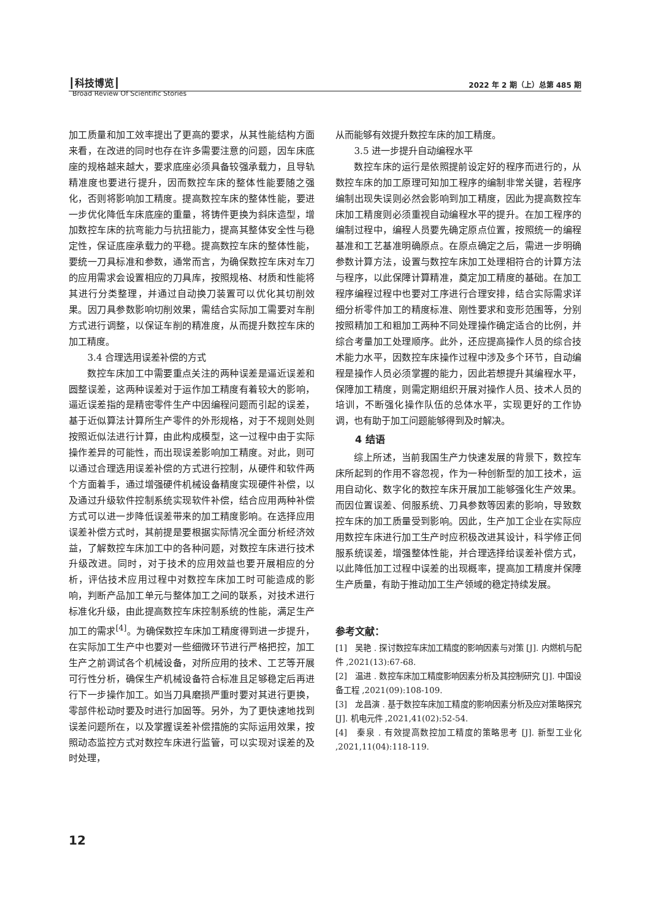┃科技博览┃ 2022 年 2 期（上）总第 485 期
Broad Review Of Scientific Stories
加工质量和加工效率提出了更高的要求，从其性能结构方面来看，在改进的同时也存在许多需要注意的问题，因车床底座的规格越来越大，要求底座必须具备较强承载力，且导轨精准度也要进行提升，因而数控车床的整体性能要随之强化，否则将影响加工精度。提高数控车床的整体性能，要进一步优化降低车床底座的重量，将铸件更换为斜床造型，增加数控车床的抗弯能力与抗扭能力，提高其整体安全性与稳定性，保证底座承载力的平稳。提高数控车床的整体性能，要统一刀具标准和参数，通常而言，为确保数控车床对车刀的应用需求会设置相应的刀具库，按照规格、材质和性能将其进行分类整理，并通过自动换刀装置可以优化其切削效果。因刀具参数影响切削效果，需结合实际加工需要对车削方式进行调整，以保证车削的精准度，从而提升数控车床的加工精度。
3.4 合理选用误差补偿的方式
数控车床加工中需要重点关注的两种误差是逼近误差和圆整误差，这两种误差对于运作加工精度有着较大的影响，逼近误差指的是精密零件生产中因编程问题而引起的误差，基于近似算法计算所生产零件的外形规格，对于不规则处则按照近似法进行计算，由此构成模型，这一过程中由于实际操作差异的可能性，而出现误差影响加工精度。对此，则可以通过合理选用误差补偿的方式进行控制，从硬件和软件两个方面着手，通过增强硬件机械设备精度实现硬件补偿，以及通过升级软件控制系统实现软件补偿，结合应用两种补偿方式可以进一步降低误差带来的加工精度影响。在选择应用误差补偿方式时，其前提是要根据实际情况全面分析经济效益，了解数控车床加工中的各种问题，对数控车床进行技术升级改进。同时，对于技术的应用效益也要开展相应的分析，评估技术应用过程中对数控车床加工时可能造成的影响，判断产品加工单元与整体加工之间的联系，对技术进行标准化升级，由此提高数控车床控制系统的性能，满足生产加工的需求<sup>[4]</sup>。为确保数控车床加工精度得到进一步提升，在实际加工生产中也要对一些细微环节进行严格把控，加工生产之前调试各个机械设备，对所应用的技术、工艺等开展可行性分析，确保生产机械设备符合标准且足够稳定后再进行下一步操作加工。如当刀具磨损严重时要对其进行更换，零部件松动时要及时进行加固等。另外，为了更快速地找到误差问题所在，以及掌握误差补偿措施的实际运用效果，按照动态监控方式对数控车床进行监管，可以实现对误差的及时处理，
从而能够有效提升数控车床的加工精度。
3.5 进一步提升自动编程水平
数控车床的运行是依照提前设定好的程序而进行的，从数控车床的加工原理可知加工程序的编制非常关键，若程序编制出现失误则必然会影响到加工精度，因此为提高数控车床加工精度则必须重视自动编程水平的提升。在加工程序的编制过程中，编程人员要先确定原点位置，按照统一的编程基准和工艺基准明确原点。在原点确定之后，需进一步明确参数计算方法，设置与数控车床加工处理相符合的计算方法与程序，以此保障计算精准，奠定加工精度的基础。在加工程序编程过程中也要对工序进行合理安排，结合实际需求详细分析零件加工的精度标准、刚性要求和变形范围等，分别按照精加工和粗加工两种不同处理操作确定适合的比例，并综合考量加工处理顺序。此外，还应提高操作人员的综合技术能力水平，因数控车床操作过程中涉及多个环节，自动编程是操作人员必须掌握的能力，因此若想提升其编程水平，保障加工精度，则需定期组织开展对操作人员、技术人员的培训，不断强化操作队伍的总体水平，实现更好的工作协调，也有助于加工问题能够得到及时解决。
4 结语
综上所述，当前我国生产力快速发展的背景下，数控车床所起到的作用不容忽视，作为一种创新型的加工技术，运用自动化、数字化的数控车床开展加工能够强化生产效果。而因位置误差、伺服系统、刀具参数等因素的影响，导致数控车床的加工质量受到影响。因此，生产加工企业在实际应用数控车床进行加工生产时应积极改进其设计，科学修正伺服系统误差，增强整体性能，并合理选择给误差补偿方式，以此降低加工过程中误差的出现概率，提高加工精度并保障生产质量，有助于推动加工生产领域的稳定持续发展。
参考文献：
[1]　吴艳 . 探讨数控车床加工精度的影响因素与对策 [J]. 内燃机与配件 ,2021(13):67-68.
[2]　温进 . 数控车床加工精度影响因素分析及其控制研究 [J]. 中国设备工程 ,2021(09):108-109.
[3]　龙昌演 . 基于数控车床加工精度的影响因素分析及应对策略探究 [J]. 机电元件 ,2021,41(02):52-54.
[4]　秦泉 . 有效提高数控加工精度的策略思考 [J]. 新型工业化 ,2021,11(04):118-119.
12